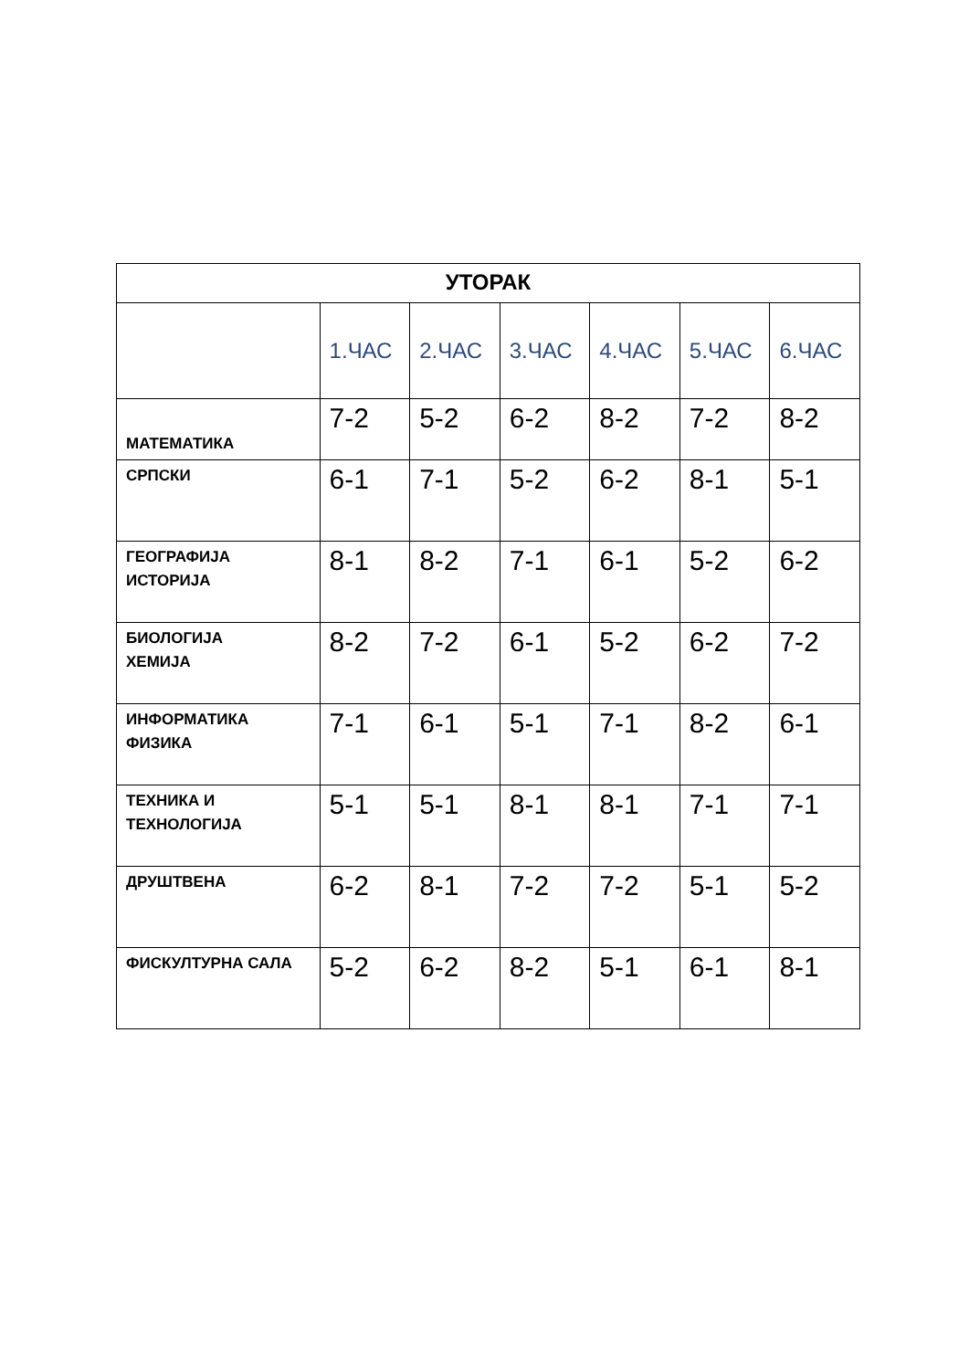| УТОРАК | | | | | | |
| --- | --- | --- | --- | --- | --- | --- |
| | 1.ЧАС | 2.ЧАС | 3.ЧАС | 4.ЧАС | 5.ЧАС | 6.ЧАС |
| МАТЕМАТИКА | 7-2 | 5-2 | 6-2 | 8-2 | 7-2 | 8-2 |
| СРПСКИ | 6-1 | 7-1 | 5-2 | 6-2 | 8-1 | 5-1 |
| ГЕОГРАФИЈА ИСТОРИЈА | 8-1 | 8-2 | 7-1 | 6-1 | 5-2 | 6-2 |
| БИОЛОГИЈА ХЕМИЈА | 8-2 | 7-2 | 6-1 | 5-2 | 6-2 | 7-2 |
| ИНФОРМАТИКА ФИЗИКА | 7-1 | 6-1 | 5-1 | 7-1 | 8-2 | 6-1 |
| ТЕХНИКА И ТЕХНОЛОГИЈА | 5-1 | 5-1 | 8-1 | 8-1 | 7-1 | 7-1 |
| ДРУШТВЕНА | 6-2 | 8-1 | 7-2 | 7-2 | 5-1 | 5-2 |
| ФИСКУЛТУРНА САЛА | 5-2 | 6-2 | 8-2 | 5-1 | 6-1 | 8-1 |